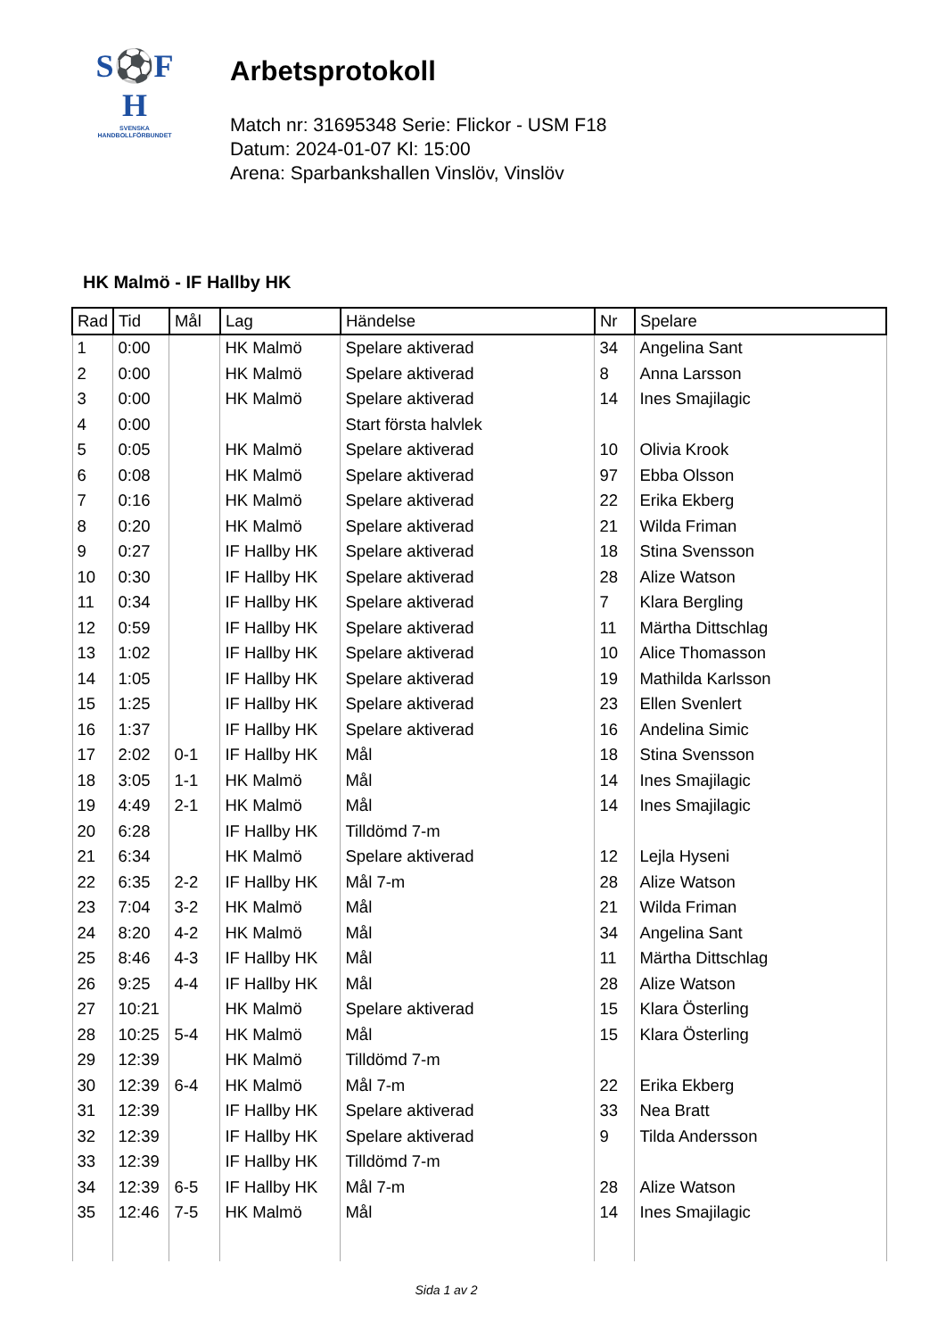S⚽F
H
SVENSKA
HANDBOLLFÖRBUNDET
Arbetsprotokoll
Match nr: 31695348 Serie: Flickor - USM F18
Datum: 2024-01-07 Kl: 15:00
Arena: Sparbankshallen Vinslöv, Vinslöv
HK Malmö - IF Hallby HK
| Rad | Tid | Mål | Lag | Händelse | Nr | Spelare |
| --- | --- | --- | --- | --- | --- | --- |
| 1 | 0:00 | | HK Malmö | Spelare aktiverad | 34 | Angelina Sant |
| 2 | 0:00 | | HK Malmö | Spelare aktiverad | 8 | Anna Larsson |
| 3 | 0:00 | | HK Malmö | Spelare aktiverad | 14 | Ines Smajilagic |
| 4 | 0:00 | | | Start första halvlek | | |
| 5 | 0:05 | | HK Malmö | Spelare aktiverad | 10 | Olivia Krook |
| 6 | 0:08 | | HK Malmö | Spelare aktiverad | 97 | Ebba Olsson |
| 7 | 0:16 | | HK Malmö | Spelare aktiverad | 22 | Erika Ekberg |
| 8 | 0:20 | | HK Malmö | Spelare aktiverad | 21 | Wilda Friman |
| 9 | 0:27 | | IF Hallby HK | Spelare aktiverad | 18 | Stina Svensson |
| 10 | 0:30 | | IF Hallby HK | Spelare aktiverad | 28 | Alize Watson |
| 11 | 0:34 | | IF Hallby HK | Spelare aktiverad | 7 | Klara Bergling |
| 12 | 0:59 | | IF Hallby HK | Spelare aktiverad | 11 | Märtha Dittschlag |
| 13 | 1:02 | | IF Hallby HK | Spelare aktiverad | 10 | Alice Thomasson |
| 14 | 1:05 | | IF Hallby HK | Spelare aktiverad | 19 | Mathilda Karlsson |
| 15 | 1:25 | | IF Hallby HK | Spelare aktiverad | 23 | Ellen Svenlert |
| 16 | 1:37 | | IF Hallby HK | Spelare aktiverad | 16 | Andelina Simic |
| 17 | 2:02 | 0-1 | IF Hallby HK | Mål | 18 | Stina Svensson |
| 18 | 3:05 | 1-1 | HK Malmö | Mål | 14 | Ines Smajilagic |
| 19 | 4:49 | 2-1 | HK Malmö | Mål | 14 | Ines Smajilagic |
| 20 | 6:28 | | IF Hallby HK | Tilldömd 7-m | | |
| 21 | 6:34 | | HK Malmö | Spelare aktiverad | 12 | Lejla Hyseni |
| 22 | 6:35 | 2-2 | IF Hallby HK | Mål 7-m | 28 | Alize Watson |
| 23 | 7:04 | 3-2 | HK Malmö | Mål | 21 | Wilda Friman |
| 24 | 8:20 | 4-2 | HK Malmö | Mål | 34 | Angelina Sant |
| 25 | 8:46 | 4-3 | IF Hallby HK | Mål | 11 | Märtha Dittschlag |
| 26 | 9:25 | 4-4 | IF Hallby HK | Mål | 28 | Alize Watson |
| 27 | 10:21 | | HK Malmö | Spelare aktiverad | 15 | Klara Österling |
| 28 | 10:25 | 5-4 | HK Malmö | Mål | 15 | Klara Österling |
| 29 | 12:39 | | HK Malmö | Tilldömd 7-m | | |
| 30 | 12:39 | 6-4 | HK Malmö | Mål 7-m | 22 | Erika Ekberg |
| 31 | 12:39 | | IF Hallby HK | Spelare aktiverad | 33 | Nea Bratt |
| 32 | 12:39 | | IF Hallby HK | Spelare aktiverad | 9 | Tilda Andersson |
| 33 | 12:39 | | IF Hallby HK | Tilldömd 7-m | | |
| 34 | 12:39 | 6-5 | IF Hallby HK | Mål 7-m | 28 | Alize Watson |
| 35 | 12:46 | 7-5 | HK Malmö | Mål | 14 | Ines Smajilagic |
Sida 1 av 2